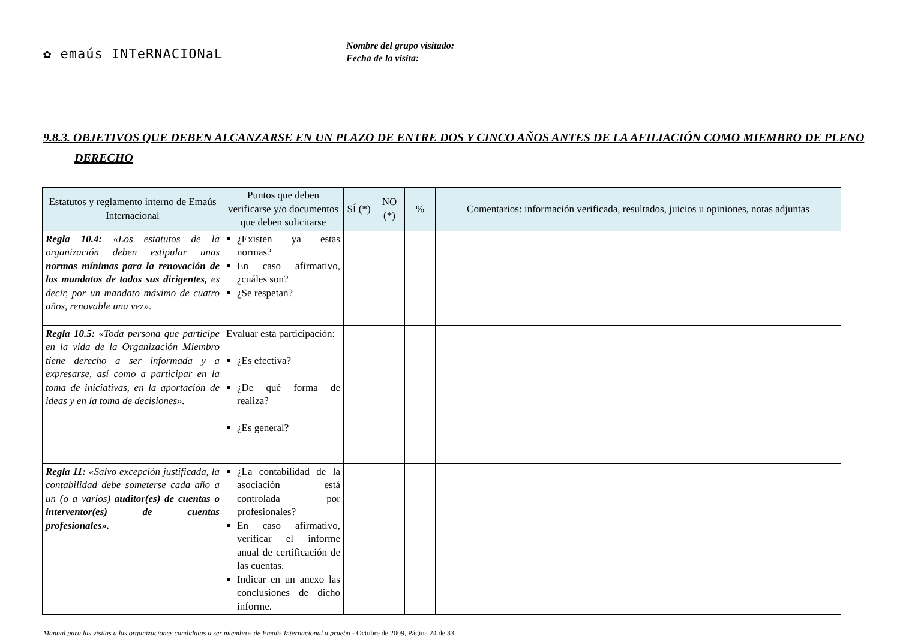✿ emaús INTeRNACIONaL
Nombre del grupo visitado:
Fecha de la visita:
9.8.3. OBJETIVOS QUE DEBEN ALCANZARSE EN UN PLAZO DE ENTRE DOS Y CINCO AÑOS ANTES DE LA AFILIACIÓN COMO MIEMBRO DE PLENO DERECHO
| Estatutos y reglamento interno de Emaús Internacional | Puntos que deben verificarse y/o documentos que deben solicitarse | SÍ (*) | NO (*) | % | Comentarios: información verificada, resultados, juicios u opiniones, notas adjuntas |
| --- | --- | --- | --- | --- | --- |
| Regla 10.4: «Los estatutos de la organización deben estipular unas normas mínimas para la renovación de los mandatos de todos sus dirigentes, es decir, por un mandato máximo de cuatro años, renovable una vez». | ¿Existen ya estas normas? En caso afirmativo, ¿cuáles son? ¿Se respetan? | | | | |
| Regla 10.5: «Toda persona que participe en la vida de la Organización Miembro tiene derecho a ser informada y a expresarse, así como a participar en la toma de iniciativas, en la aportación de ideas y en la toma de decisiones». | Evaluar esta participación: ¿Es efectiva? ¿De qué forma de realiza? ¿Es general? | | | | |
| Regla 11: «Salvo excepción justificada, la contabilidad debe someterse cada año a un (o a varios) auditor(es) de cuentas o interventor(es) de cuentas profesionales». | ¿La contabilidad de la asociación está controlada por profesionales? En caso afirmativo, verificar el informe anual de certificación de las cuentas. Indicar en un anexo las conclusiones de dicho informe. | | | | |
Manual para las visitas a las organizaciones candidatas a ser miembros de Emaús Internacional a prueba - Octubre de 2009, Página 24 de 33